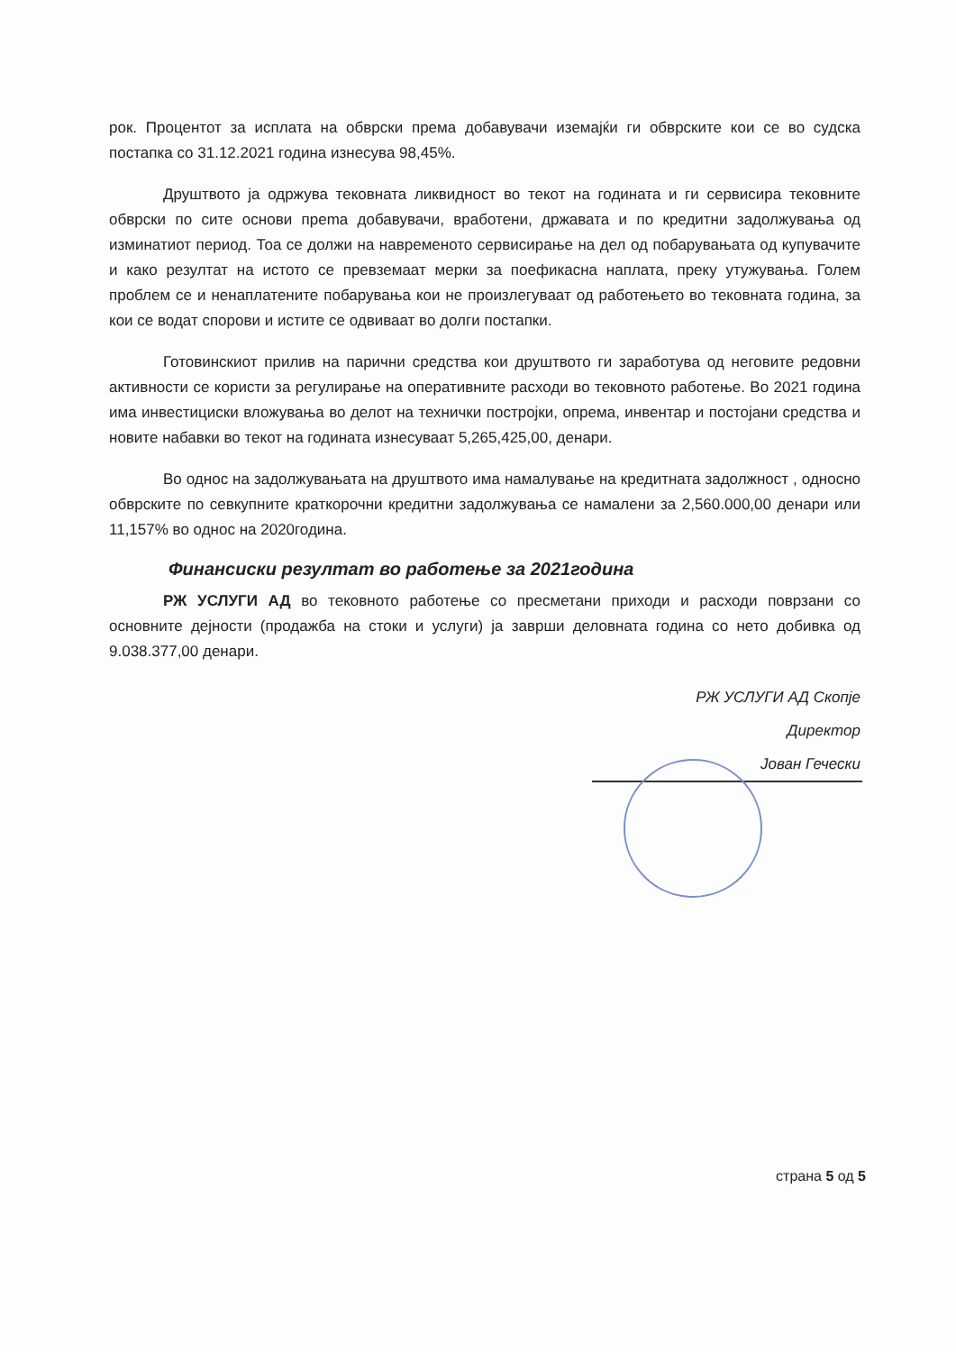рок. Процентот за исплата на обврски према добавувачи иземајќи ги обврските кои се во судска постапка со 31.12.2021 година изнесува 98,45%.
Друштвото ја одржува тековната ликвидност во текот на годината и ги сервисира тековните обврски по сите основи преma добавувачи, вработени, државата и по кредитни задолжувања од изминатиот период. Тоа се должи на навременото сервисирање на дел од побарувањата од купувачите и како резултат на истото се превземаат мерки за поефикасна наплата, преку утужувања. Голем проблем се и ненаплатените побарувања кои не произлегуваат од работењето во тековната година, за кои се водат спорови и истите се одвиваат во долги постапки.
Готовинскиот прилив на парични средства кои друштвото ги заработува од неговите редовни активности се користи за регулирање на оперативните расходи во тековното работење. Во 2021 година има инвестициски вложувања во делот на технички постројки, опрема, инвентар и постојани средства и новите набавки во текот на годината изнесуваат 5,265,425,00, денари.
Во однос на задолжувањата на друштвото има намалување на кредитната задолжност , односно обврските по севкупните краткорочни кредитни задолжувања се намалени за 2,560.000,00 денари или 11,157% во однос на 2020година.
Финансиски резултат во работење за 2021година
РЖ УСЛУГИ АД во тековното работење со пресметани приходи и расходи поврзани со основните дејности (продажба на стоки и услуги) ја заврши деловната година со нето добивка од 9.038.377,00 денари.
РЖ УСЛУГИ АД Скопје
Директор
Јован Гечески
страна 5 од 5